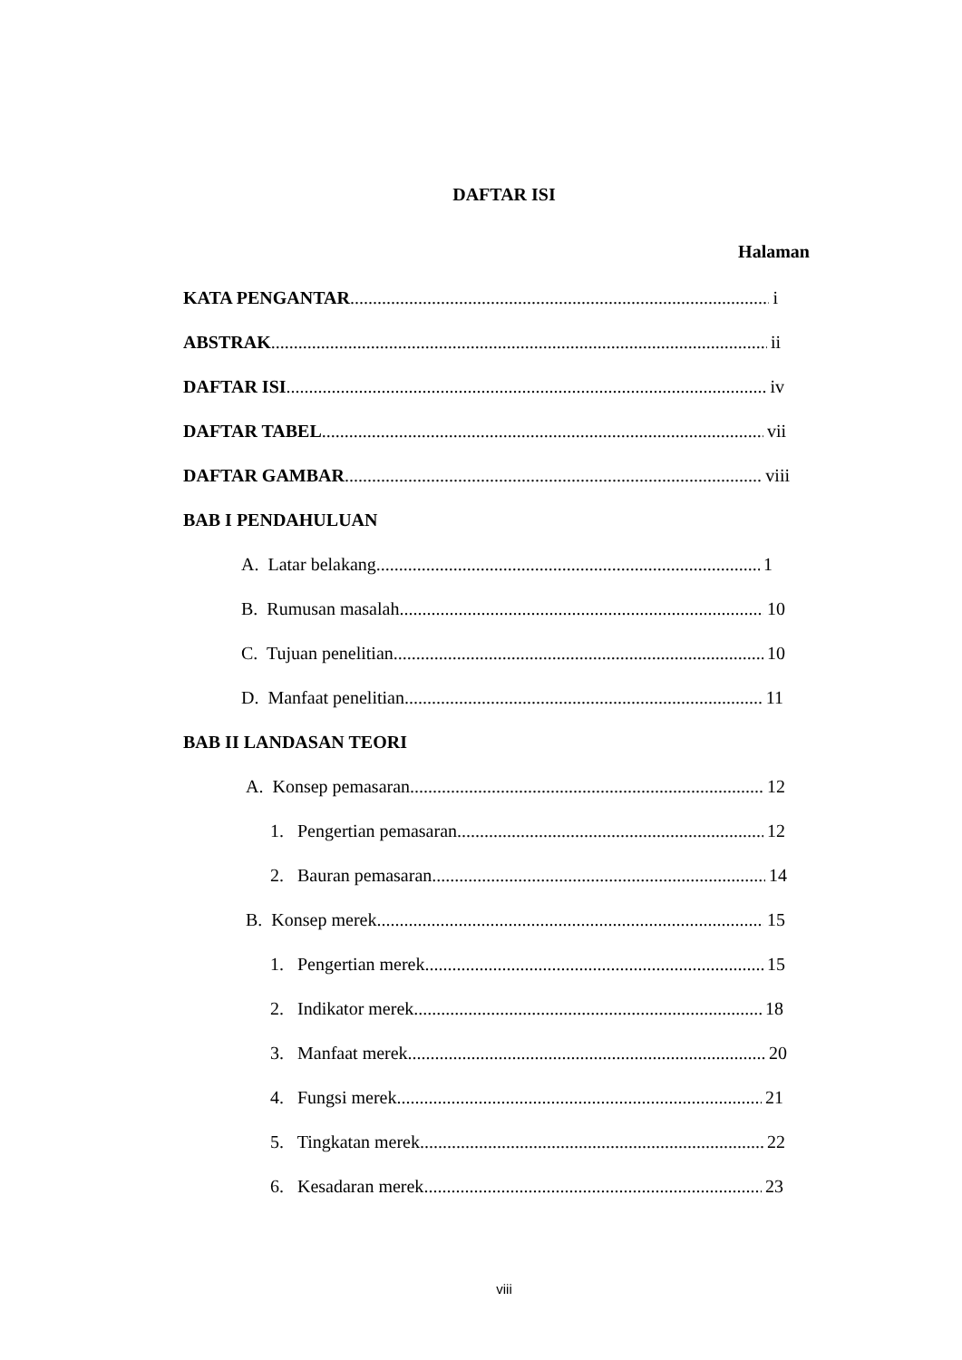DAFTAR ISI
Halaman
KATA PENGANTAR i
ABSTRAK ii
DAFTAR ISI iv
DAFTAR TABEL vii
DAFTAR GAMBAR viii
BAB I PENDAHULUAN
A. Latar belakang 1
B. Rumusan masalah 10
C. Tujuan penelitian 10
D. Manfaat penelitian 11
BAB II LANDASAN TEORI
A. Konsep pemasaran 12
1. Pengertian pemasaran 12
2. Bauran pemasaran 14
B. Konsep merek 15
1. Pengertian merek 15
2. Indikator merek 18
3. Manfaat merek 20
4. Fungsi merek 21
5. Tingkatan merek 22
6. Kesadaran merek 23
viii